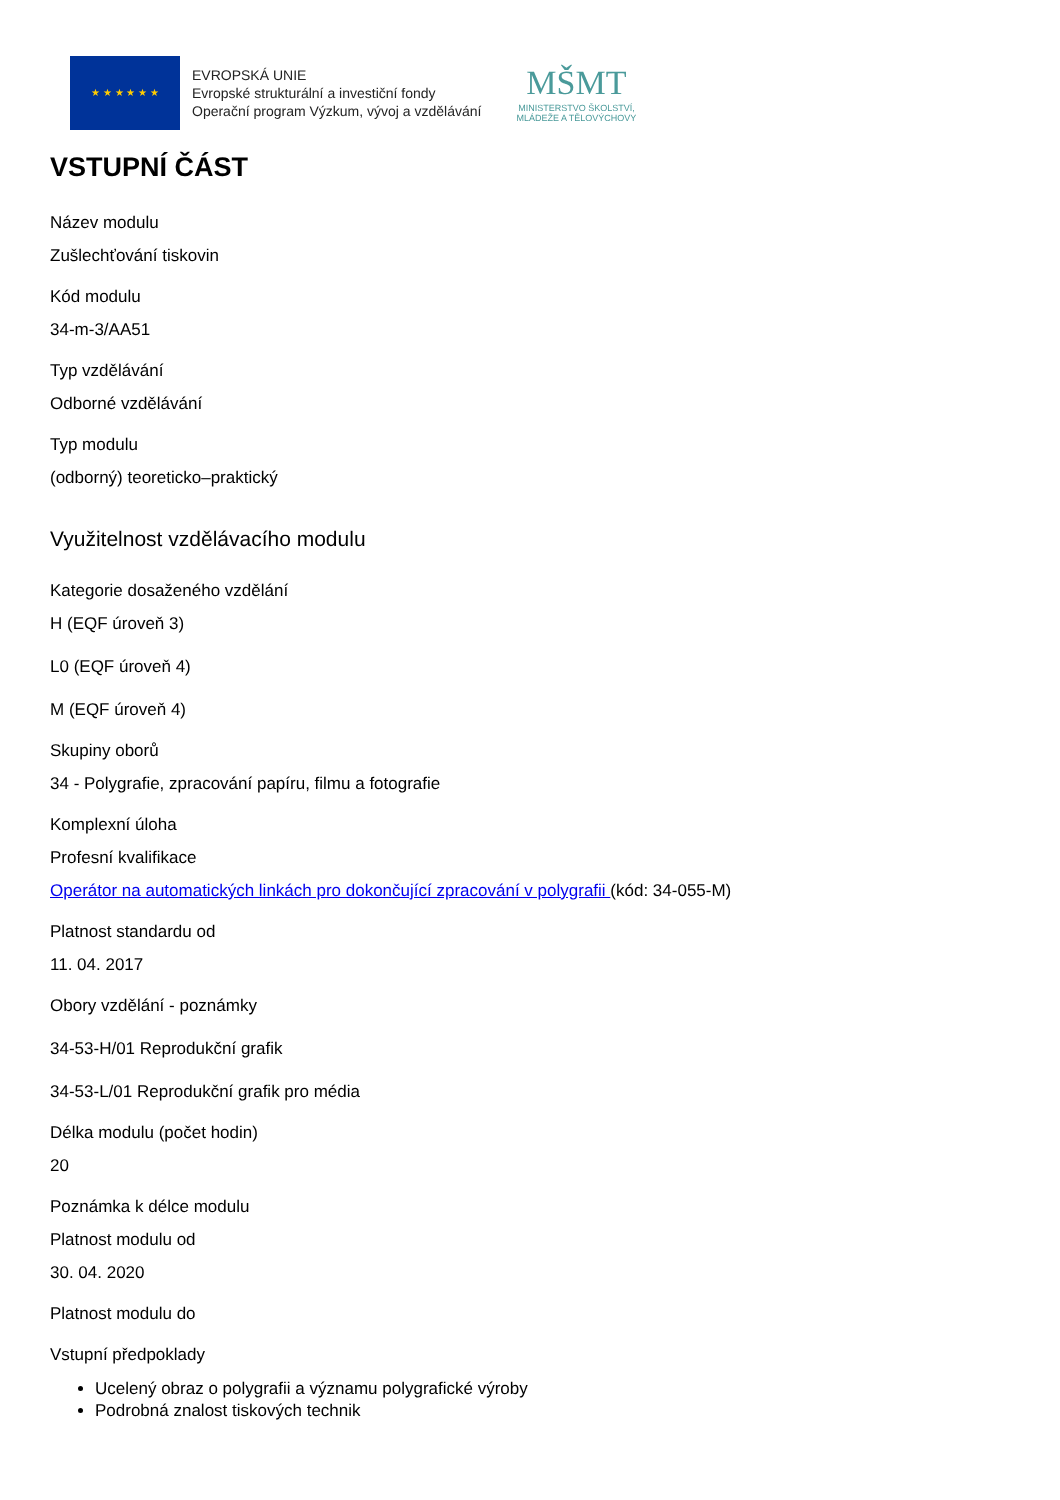★ ★ ★ ★ ★ ★
EVROPSKÁ UNIE
Evropské strukturální a investiční fondy
Operační program Výzkum, vývoj a vzdělávání
MŠMT
MINISTERSTVO ŠKOLSTVÍ,
MLÁDEŽE A TĚLOVÝCHOVY
VSTUPNÍ ČÁST
Název modulu
Zušlechťování tiskovin
Kód modulu
34-m-3/AA51
Typ vzdělávání
Odborné vzdělávání
Typ modulu
(odborný) teoreticko–praktický
Využitelnost vzdělávacího modulu
Kategorie dosaženého vzdělání
H (EQF úroveň 3)
L0 (EQF úroveň 4)
M (EQF úroveň 4)
Skupiny oborů
34 - Polygrafie, zpracování papíru, filmu a fotografie
Komplexní úloha
Profesní kvalifikace
Operátor na automatických linkách pro dokončující zpracování v polygrafii (kód: 34-055-M)
Platnost standardu od
11. 04. 2017
Obory vzdělání - poznámky
34-53-H/01 Reprodukční grafik
34-53-L/01 Reprodukční grafik pro média
Délka modulu (počet hodin)
20
Poznámka k délce modulu
Platnost modulu od
30. 04. 2020
Platnost modulu do
Vstupní předpoklady
Ucelený obraz o polygrafii a významu polygrafické výroby
Podrobná znalost tiskových technik